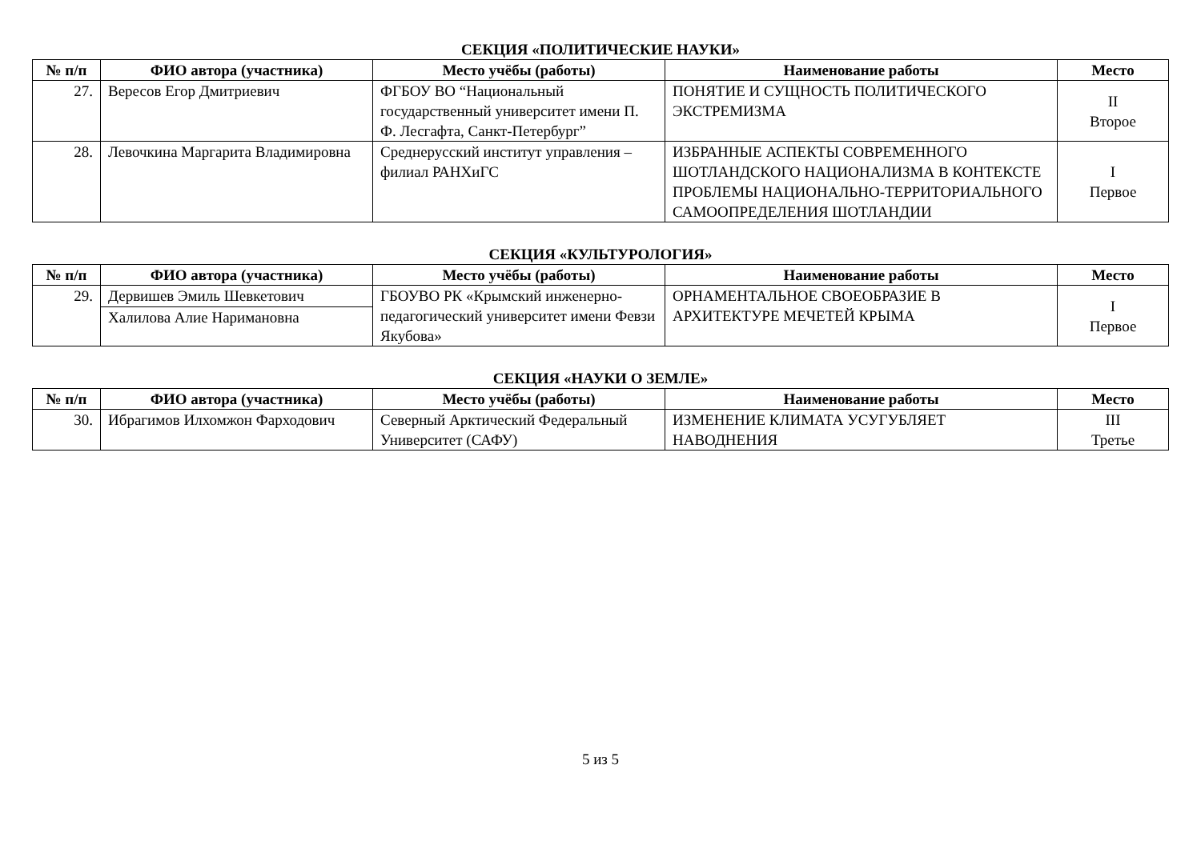СЕКЦИЯ «ПОЛИТИЧЕСКИЕ НАУКИ»
| № п/п | ФИО автора (участника) | Место учёбы (работы) | Наименование работы | Место |
| --- | --- | --- | --- | --- |
| 27. | Вересов Егор Дмитриевич | ФГБОУ ВО “Национальный государственный университет имени П. Ф. Лесгафта, Санкт-Петербург” | ПОНЯТИЕ И СУЩНОСТЬ ПОЛИТИЧЕСКОГО ЭКСТРЕМИЗМА | II Второе |
| 28. | Левочкина Маргарита Владимировна | Среднерусский институт управления – филиал РАНХиГС | ИЗБРАННЫЕ АСПЕКТЫ СОВРЕМЕННОГО ШОТЛАНДСКОГО НАЦИОНАЛИЗМА В КОНТЕКСТЕ ПРОБЛЕМЫ НАЦИОНАЛЬНО-ТЕРРИТОРИАЛЬНОГО САМООПРЕДЕЛЕНИЯ ШОТЛАНДИИ | I Первое |
СЕКЦИЯ «КУЛЬТУРОЛОГИЯ»
| № п/п | ФИО автора (участника) | Место учёбы (работы) | Наименование работы | Место |
| --- | --- | --- | --- | --- |
| 29. | Дервишев Эмиль Шевкетович | ГБОУВО РК «Крымский инженерно-педагогический университет имени Февзи Якубова» | ОРНАМЕНТАЛЬНОЕ СВОЕОБРАЗИЕ В АРХИТЕКТУРЕ МЕЧЕТЕЙ КРЫМА | I Первое |
| | Халилова Алие Наримановна | | | |
СЕКЦИЯ «НАУКИ О ЗЕМЛЕ»
| № п/п | ФИО автора (участника) | Место учёбы (работы) | Наименование работы | Место |
| --- | --- | --- | --- | --- |
| 30. | Ибрагимов Илхомжон Фарходович | Северный Арктический Федеральный Университет (САФУ) | ИЗМЕНЕНИЕ КЛИМАТА УСУГУБЛЯЕТ НАВОДНЕНИЯ | III Третье |
5 из 5